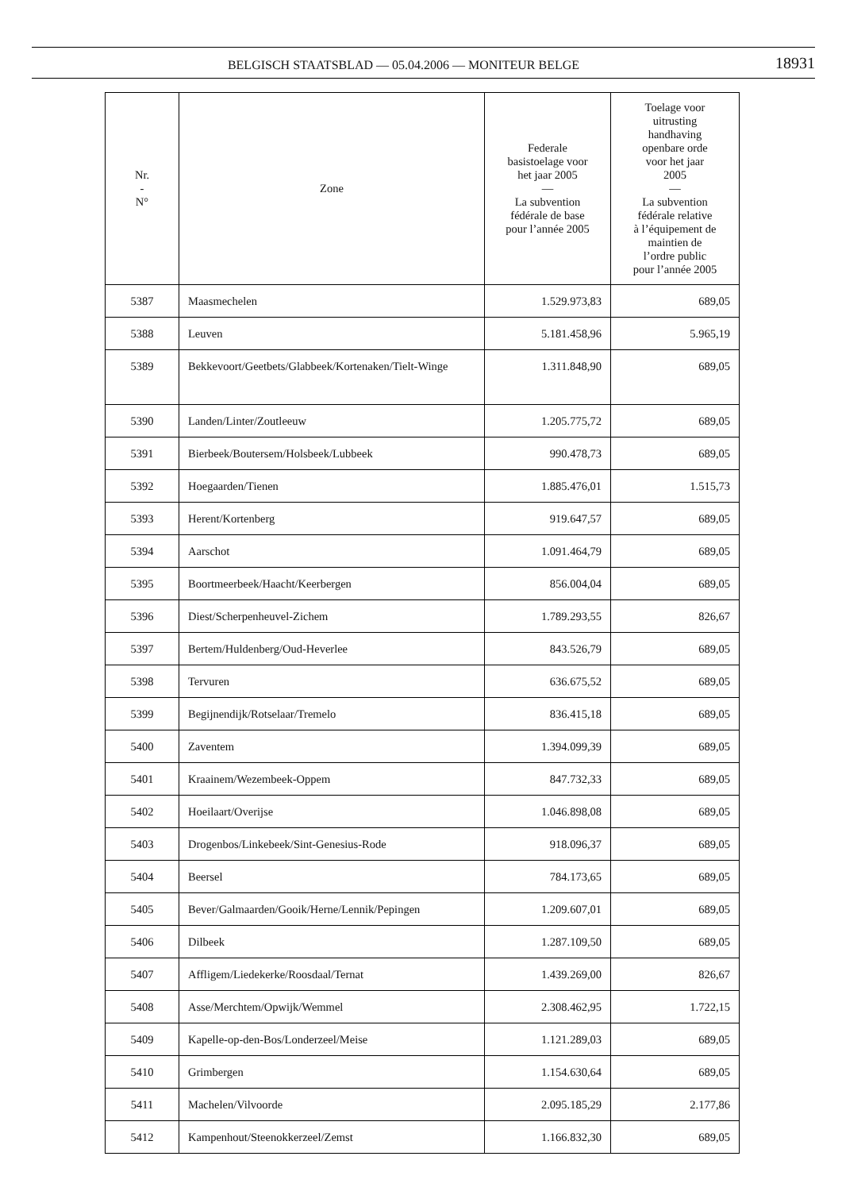BELGISCH STAATSBLAD — 05.04.2006 — MONITEUR BELGE
18931
| Nr. - N° | Zone | Federale basistoelage voor het jaar 2005 — La subvention fédérale de base pour l’année 2005 | Toelage voor uitrusting handhaving openbare orde voor het jaar 2005 — La subvention fédérale relative à l’équipement de maintien de l’ordre public pour l’année 2005 |
| --- | --- | --- | --- |
| 5387 | Maasmechelen | 1.529.973,83 | 689,05 |
| 5388 | Leuven | 5.181.458,96 | 5.965,19 |
| 5389 | Bekkevoort/Geetbets/Glabbeek/Kortenaken/Tielt-Winge | 1.311.848,90 | 689,05 |
| 5390 | Landen/Linter/Zoutleeuw | 1.205.775,72 | 689,05 |
| 5391 | Bierbeek/Boutersem/Holsbeek/Lubbeek | 990.478,73 | 689,05 |
| 5392 | Hoegaarden/Tienen | 1.885.476,01 | 1.515,73 |
| 5393 | Herent/Kortenberg | 919.647,57 | 689,05 |
| 5394 | Aarschot | 1.091.464,79 | 689,05 |
| 5395 | Boortmeerbeek/Haacht/Keerbergen | 856.004,04 | 689,05 |
| 5396 | Diest/Scherpenheuvel-Zichem | 1.789.293,55 | 826,67 |
| 5397 | Bertem/Huldenberg/Oud-Heverlee | 843.526,79 | 689,05 |
| 5398 | Tervuren | 636.675,52 | 689,05 |
| 5399 | Begijnendijk/Rotselaar/Tremelo | 836.415,18 | 689,05 |
| 5400 | Zaventem | 1.394.099,39 | 689,05 |
| 5401 | Kraainem/Wezembeek-Oppem | 847.732,33 | 689,05 |
| 5402 | Hoeilaart/Overijse | 1.046.898,08 | 689,05 |
| 5403 | Drogenbos/Linkebeek/Sint-Genesius-Rode | 918.096,37 | 689,05 |
| 5404 | Beersel | 784.173,65 | 689,05 |
| 5405 | Bever/Galmaarden/Gooik/Herne/Lennik/Pepingen | 1.209.607,01 | 689,05 |
| 5406 | Dilbeek | 1.287.109,50 | 689,05 |
| 5407 | Affligem/Liedekerke/Roosdaal/Ternat | 1.439.269,00 | 826,67 |
| 5408 | Asse/Merchtem/Opwijk/Wemmel | 2.308.462,95 | 1.722,15 |
| 5409 | Kapelle-op-den-Bos/Londerzeel/Meise | 1.121.289,03 | 689,05 |
| 5410 | Grimbergen | 1.154.630,64 | 689,05 |
| 5411 | Machelen/Vilvoorde | 2.095.185,29 | 2.177,86 |
| 5412 | Kampenhout/Steenokkerzeel/Zemst | 1.166.832,30 | 689,05 |